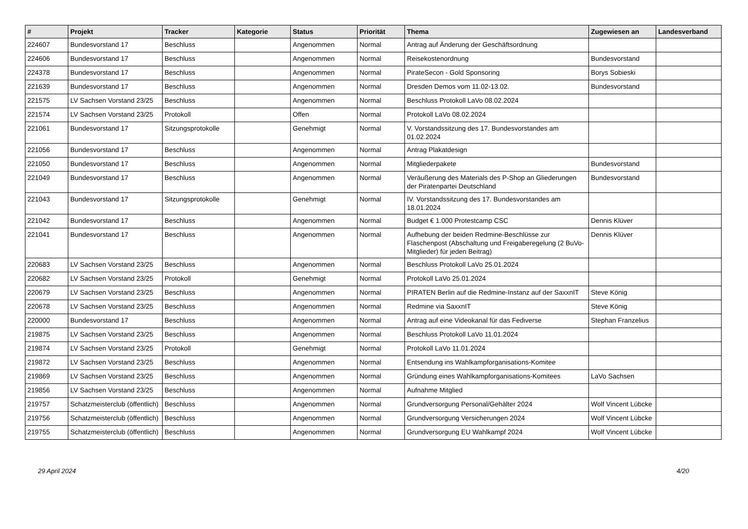| # | Projekt | Tracker | Kategorie | Status | Priorität | Thema | Zugewiesen an | Landesverband |
| --- | --- | --- | --- | --- | --- | --- | --- | --- |
| 224607 | Bundesvorstand 17 | Beschluss | | Angenommen | Normal | Antrag auf Änderung der Geschäftsordnung | | |
| 224606 | Bundesvorstand 17 | Beschluss | | Angenommen | Normal | Reisekostenordnung | Bundesvorstand | |
| 224378 | Bundesvorstand 17 | Beschluss | | Angenommen | Normal | PirateSecon - Gold Sponsoring | Borys Sobieski | |
| 221639 | Bundesvorstand 17 | Beschluss | | Angenommen | Normal | Dresden Demos vom 11.02-13.02. | Bundesvorstand | |
| 221575 | LV Sachsen Vorstand 23/25 | Beschluss | | Angenommen | Normal | Beschluss Protokoll LaVo 08.02.2024 | | |
| 221574 | LV Sachsen Vorstand 23/25 | Protokoll | | Offen | Normal | Protokoll LaVo 08.02.2024 | | |
| 221061 | Bundesvorstand 17 | Sitzungsprotokolle | | Genehmigt | Normal | V. Vorstandssitzung des 17. Bundesvorstandes am 01.02.2024 | | |
| 221056 | Bundesvorstand 17 | Beschluss | | Angenommen | Normal | Antrag Plakatdesign | | |
| 221050 | Bundesvorstand 17 | Beschluss | | Angenommen | Normal | Mitgliederpakete | Bundesvorstand | |
| 221049 | Bundesvorstand 17 | Beschluss | | Angenommen | Normal | Veräußerung des Materials des P-Shop an Gliederungen der Piratenpartei Deutschland | Bundesvorstand | |
| 221043 | Bundesvorstand 17 | Sitzungsprotokolle | | Genehmigt | Normal | IV. Vorstandssitzung des 17. Bundesvorstandes am 18.01.2024 | | |
| 221042 | Bundesvorstand 17 | Beschluss | | Angenommen | Normal | Budget € 1.000 Protestcamp CSC | Dennis Klüver | |
| 221041 | Bundesvorstand 17 | Beschluss | | Angenommen | Normal | Aufhebung der beiden Redmine-Beschlüsse zur Flaschenpost (Abschaltung und Freigaberegelung (2 BuVo-Mitglieder) für jeden Beitrag) | Dennis Klüver | |
| 220683 | LV Sachsen Vorstand 23/25 | Beschluss | | Angenommen | Normal | Beschluss Protokoll LaVo 25.01.2024 | | |
| 220682 | LV Sachsen Vorstand 23/25 | Protokoll | | Genehmigt | Normal | Protokoll LaVo 25.01.2024 | | |
| 220679 | LV Sachsen Vorstand 23/25 | Beschluss | | Angenommen | Normal | PIRATEN Berlin auf die Redmine-Instanz auf der SaxxnIT | Steve König | |
| 220678 | LV Sachsen Vorstand 23/25 | Beschluss | | Angenommen | Normal | Redmine via SaxxnIT | Steve König | |
| 220000 | Bundesvorstand 17 | Beschluss | | Angenommen | Normal | Antrag auf eine Videokanal für das Fediverse | Stephan Franzelius | |
| 219875 | LV Sachsen Vorstand 23/25 | Beschluss | | Angenommen | Normal | Beschluss Protokoll LaVo 11.01.2024 | | |
| 219874 | LV Sachsen Vorstand 23/25 | Protokoll | | Genehmigt | Normal | Protokoll LaVo 11.01.2024 | | |
| 219872 | LV Sachsen Vorstand 23/25 | Beschluss | | Angenommen | Normal | Entsendung ins Wahlkampforganisations-Komitee | | |
| 219869 | LV Sachsen Vorstand 23/25 | Beschluss | | Angenommen | Normal | Gründung eines Wahlkampforganisations-Komitees | LaVo Sachsen | |
| 219856 | LV Sachsen Vorstand 23/25 | Beschluss | | Angenommen | Normal | Aufnahme Mitglied | | |
| 219757 | Schatzmeisterclub (öffentlich) | Beschluss | | Angenommen | Normal | Grundversorgung Personal/Gehälter 2024 | Wolf Vincent Lübcke | |
| 219756 | Schatzmeisterclub (öffentlich) | Beschluss | | Angenommen | Normal | Grundversorgung Versicherungen 2024 | Wolf Vincent Lübcke | |
| 219755 | Schatzmeisterclub (öffentlich) | Beschluss | | Angenommen | Normal | Grundversorgung EU Wahlkampf 2024 | Wolf Vincent Lübcke | |
29 April 2024 4/20